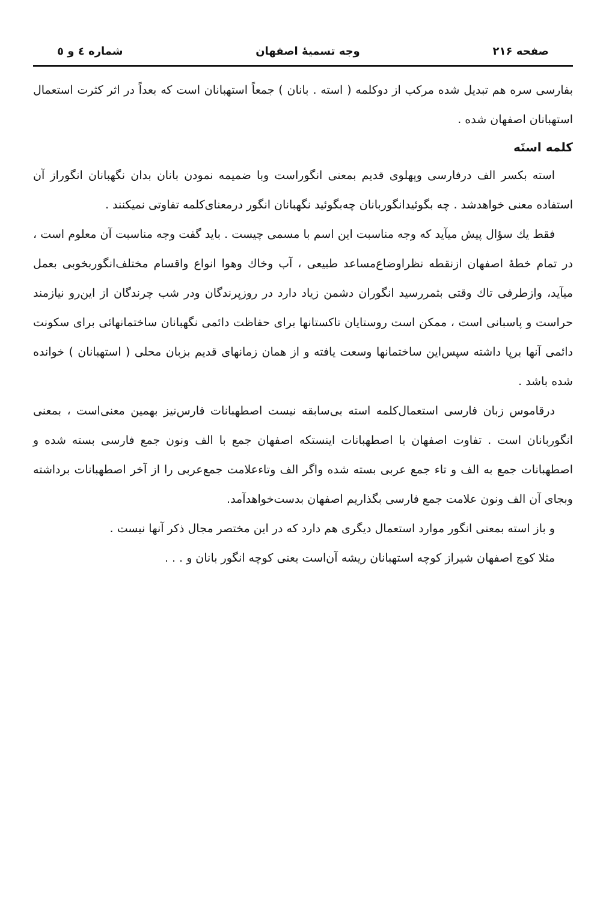صفحه ۲۱۶ وجه تسمیهٔ اصفهان شماره ٤ و ٥
بفارسی سره هم تبدیل شده مرکب از دوکلمه ( استه . بانان ) جمعاً استهبانان است که بعداً در اثر کثرت استعمال استهبانان اصفهان شده .
کلمه استَه
استه بکسر الف درفارسی وپهلوی قدیم بمعنی انگوراست وبا ضمیمه نمودن بانان بدان نگهبانان انگوراز آن استفاده معنی خواهدشد . چه بگوئیدانگوربانان چه‌بگوئید نگهبانان انگور درمعنای‌کلمه تفاوتی نمیکنند .
فقط یك سؤال پیش میآید که وجه مناسبت این اسم با مسمی چیست . باید گفت وجه مناسبت آن معلوم است ، در تمام خطهٔ اصفهان ازنقطه نظراوضاع‌مساعد طبیعی ، آب وخاك وهوا انواع واقسام مختلف‌انگوربخوبی بعمل میآید، وازطرفی تاك وقتی بثمررسید انگوران دشمن زیاد دارد در روزپرندگان ودر شب چرندگان از این‌رو نیازمند حراست و پاسبانی است ، ممکن است روستایان تاکستانها برای حفاظت دائمی نگهبانان ساختمانهائی برای سکونت دائمی آنها برپا داشته سپس‌این ساختمانها وسعت یافته و از همان زمانهای قدیم بزبان محلی ( استهبانان ) خوانده شده باشد .
درقاموس زبان فارسی استعمال‌کلمه استه بی‌سابقه نیست اصطهبانات فارس‌نیز بهمین معنی‌است ، بمعنی انگوربانان است . تفاوت اصفهان با اصطهبانات اینستکه اصفهان جمع با الف ونون جمع فارسی بسته شده و اصطهبانات جمع به الف و تاء جمع عربی بسته شده واگر الف وتاءعلامت جمع‌عربی را از آخر اصطهبانات برداشته وبجای آن الف ونون علامت جمع فارسی بگذاریم اصفهان بدست‌خواهدآمد.
و باز استه بمعنی انگور موارد استعمال دیگری هم دارد که در این مختصر مجال ذکر آنها نیست .
مثلا کوچ اصفهان شیراز کوچه استهبانان ریشه آن‌است یعنی کوچه انگور بانان و . . .